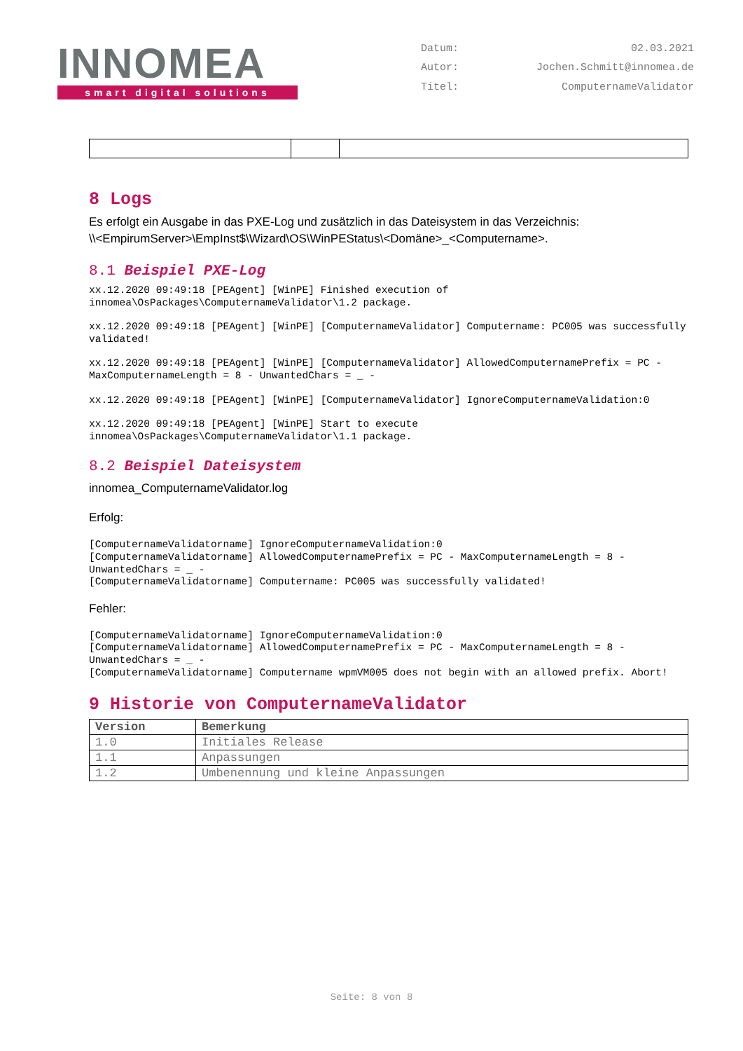INNOMEA
smart digital solutions
Datum: 02.03.2021 Autor: Jochen.Schmitt@innomea.de Titel: ComputernameValidator
8 Logs
Es erfolgt ein Ausgabe in das PXE-Log und zusätzlich in das Dateisystem in das Verzeichnis:
\\<EmpirumServer>\EmpInst$\Wizard\OS\WinPEStatus\<Domäne>_<Computername>.
8.1 Beispiel PXE-Log
xx.12.2020 09:49:18 [PEAgent] [WinPE] Finished execution of innomea\OsPackages\ComputernameValidator\1.2 package.
xx.12.2020 09:49:18 [PEAgent] [WinPE] [ComputernameValidator] Computername: PC005 was successfully validated!
xx.12.2020 09:49:18 [PEAgent] [WinPE] [ComputernameValidator] AllowedComputernamePrefix = PC - MaxComputernameLength = 8 - UnwantedChars = _ -
xx.12.2020 09:49:18 [PEAgent] [WinPE] [ComputernameValidator] IgnoreComputernameValidation:0
xx.12.2020 09:49:18 [PEAgent] [WinPE] Start to execute innomea\OsPackages\ComputernameValidator\1.1 package.
8.2 Beispiel Dateisystem
innomea_ComputernameValidator.log
Erfolg:
[ComputernameValidatorname] IgnoreComputernameValidation:0
[ComputernameValidatorname] AllowedComputernamePrefix = PC - MaxComputernameLength = 8 - UnwantedChars = _ -
[ComputernameValidatorname] Computername: PC005 was successfully validated!
Fehler:
[ComputernameValidatorname] IgnoreComputernameValidation:0
[ComputernameValidatorname] AllowedComputernamePrefix = PC - MaxComputernameLength = 8 - UnwantedChars = _ -
[ComputernameValidatorname] Computername wpmVM005 does not begin with an allowed prefix. Abort!
9 Historie von ComputernameValidator
| Version | Bemerkung |
| --- | --- |
| 1.0 | Initiales Release |
| 1.1 | Anpassungen |
| 1.2 | Umbenennung und kleine Anpassungen |
Seite: 8 von 8